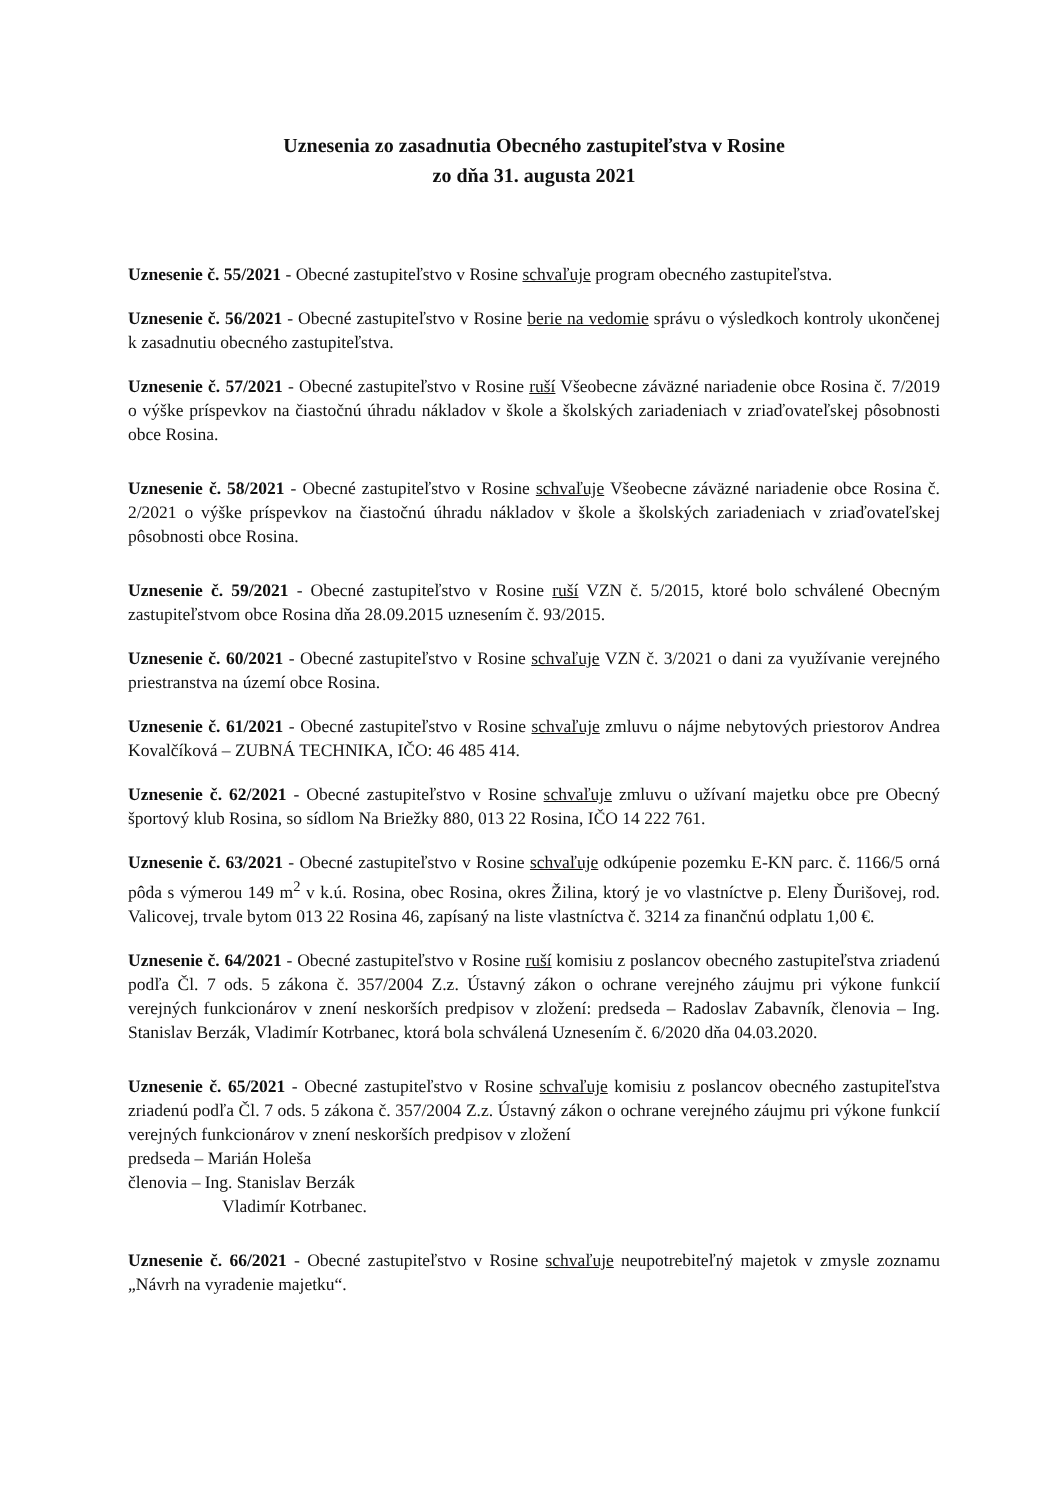Uznesenia zo zasadnutia Obecného zastupiteľstva v Rosine
zo dňa 31. augusta 2021
Uznesenie č. 55/2021 - Obecné zastupiteľstvo v Rosine schvaľuje program obecného zastupiteľstva.
Uznesenie č. 56/2021 - Obecné zastupiteľstvo v Rosine berie na vedomie správu o výsledkoch kontroly ukončenej k zasadnutiu obecného zastupiteľstva.
Uznesenie č. 57/2021 - Obecné zastupiteľstvo v Rosine ruší Všeobecne záväzné nariadenie obce Rosina č. 7/2019 o výške príspevkov na čiastočnú úhradu nákladov v škole a školských zariadeniach v zriaďovateľskej pôsobnosti obce Rosina.
Uznesenie č. 58/2021 - Obecné zastupiteľstvo v Rosine schvaľuje Všeobecne záväzné nariadenie obce Rosina č. 2/2021 o výške príspevkov na čiastočnú úhradu nákladov v škole a školských zariadeniach v zriaďovateľskej pôsobnosti obce Rosina.
Uznesenie č. 59/2021 - Obecné zastupiteľstvo v Rosine ruší VZN č. 5/2015, ktoré bolo schválené Obecným zastupiteľstvom obce Rosina dňa 28.09.2015 uznesením č. 93/2015.
Uznesenie č. 60/2021 - Obecné zastupiteľstvo v Rosine schvaľuje VZN č. 3/2021 o dani za využívanie verejného priestranstva na území obce Rosina.
Uznesenie č. 61/2021 - Obecné zastupiteľstvo v Rosine schvaľuje zmluvu o nájme nebytových priestorov Andrea Kovalčíková – ZUBNÁ TECHNIKA, IČO: 46 485 414.
Uznesenie č. 62/2021 - Obecné zastupiteľstvo v Rosine schvaľuje zmluvu o užívaní majetku obce pre Obecný športový klub Rosina, so sídlom Na Briežky 880, 013 22 Rosina, IČO 14 222 761.
Uznesenie č. 63/2021 - Obecné zastupiteľstvo v Rosine schvaľuje odkúpenie pozemku E-KN parc. č. 1166/5 orná pôda s výmerou 149 m<sup>2</sup> v k.ú. Rosina, obec Rosina, okres Žilina, ktorý je vo vlastníctve p. Eleny Ďurišovej, rod. Valicovej, trvale bytom 013 22 Rosina 46, zapísaný na liste vlastníctva č. 3214 za finančnú odplatu 1,00 €.
Uznesenie č. 64/2021 - Obecné zastupiteľstvo v Rosine ruší komisiu z poslancov obecného zastupiteľstva zriadenú podľa Čl. 7 ods. 5 zákona č. 357/2004 Z.z. Ústavný zákon o ochrane verejného záujmu pri výkone funkcií verejných funkcionárov v znení neskorších predpisov v zložení: predseda – Radoslav Zabavník, členovia – Ing. Stanislav Berzák, Vladimír Kotrbanec, ktorá bola schválená Uznesením č. 6/2020 dňa 04.03.2020.
Uznesenie č. 65/2021 - Obecné zastupiteľstvo v Rosine schvaľuje komisiu z poslancov obecného zastupiteľstva zriadenú podľa Čl. 7 ods. 5 zákona č. 357/2004 Z.z. Ústavný zákon o ochrane verejného záujmu pri výkone funkcií verejných funkcionárov v znení neskorších predpisov v zložení
predseda – Marián Holeša
členovia – Ing. Stanislav Berzák
Vladimír Kotrbanec.
Uznesenie č. 66/2021 - Obecné zastupiteľstvo v Rosine schvaľuje neupotrebiteľný majetok v zmysle zoznamu „Návrh na vyradenie majetku“.